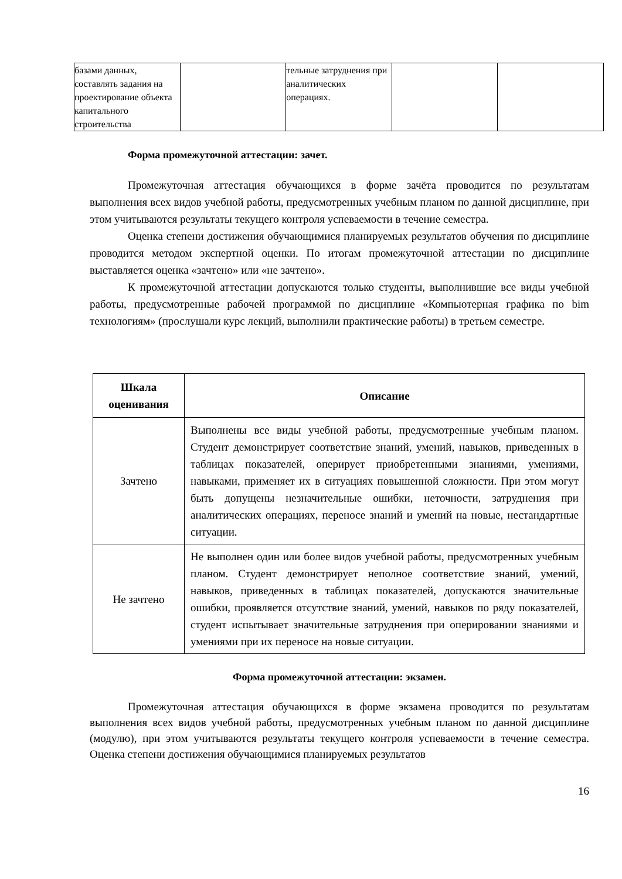| базами данных, составлять задания на проектирование объекта капитального строительства | | тельные затруднения при аналитических операциях. | | |
Форма промежуточной аттестации: зачет.
Промежуточная аттестация обучающихся в форме зачёта проводится по результатам выполнения всех видов учебной работы, предусмотренных учебным планом по данной дисциплине, при этом учитываются результаты текущего контроля успеваемости в течение семестра.
Оценка степени достижения обучающимися планируемых результатов обучения по дисциплине проводится методом экспертной оценки. По итогам промежуточной аттестации по дисциплине выставляется оценка «зачтено» или «не зачтено».
К промежуточной аттестации допускаются только студенты, выполнившие все виды учебной работы, предусмотренные рабочей программой по дисциплине «Компьютерная графика по bim технологиям» (прослушали курс лекций, выполнили практические работы) в третьем семестре.
| Шкала оценивания | Описание |
| --- | --- |
| Зачтено | Выполнены все виды учебной работы, предусмотренные учебным планом. Студент демонстрирует соответствие знаний, умений, навыков, приведенных в таблицах показателей, оперирует приобретенными знаниями, умениями, навыками, применяет их в ситуациях повышенной сложности. При этом могут быть допущены незначительные ошибки, неточности, затруднения при аналитических операциях, переносе знаний и умений на новые, нестандартные ситуации. |
| Не зачтено | Не выполнен один или более видов учебной работы, предусмотренных учебным планом. Студент демонстрирует неполное соответствие знаний, умений, навыков, приведенных в таблицах показателей, допускаются значительные ошибки, проявляется отсутствие знаний, умений, навыков по ряду показателей, студент испытывает значительные затруднения при оперировании знаниями и умениями при их переносе на новые ситуации. |
Форма промежуточной аттестации: экзамен.
Промежуточная аттестация обучающихся в форме экзамена проводится по результатам выполнения всех видов учебной работы, предусмотренных учебным планом по данной дисциплине (модулю), при этом учитываются результаты текущего контроля успеваемости в течение семестра. Оценка степени достижения обучающимися планируемых результатов
16